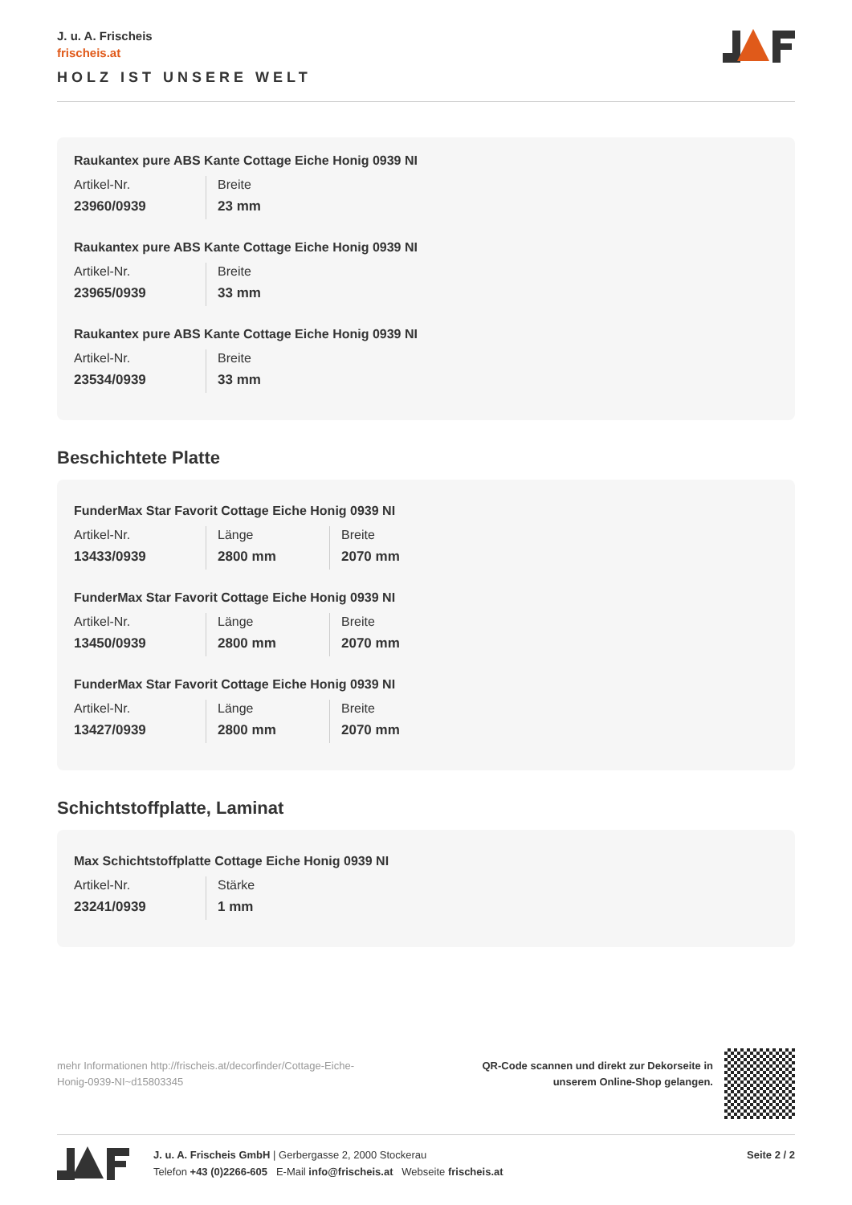J. u. A. Frischeis
frischeis.at
HOLZ IST UNSERE WELT
Raukantex pure ABS Kante Cottage Eiche Honig 0939 NI
| Artikel-Nr. | Breite |
| 23960/0939 | 23 mm |
Raukantex pure ABS Kante Cottage Eiche Honig 0939 NI
| Artikel-Nr. | Breite |
| 23965/0939 | 33 mm |
Raukantex pure ABS Kante Cottage Eiche Honig 0939 NI
| Artikel-Nr. | Breite |
| 23534/0939 | 33 mm |
Beschichtete Platte
FunderMax Star Favorit Cottage Eiche Honig 0939 NI
| Artikel-Nr. | Länge | Breite |
| 13433/0939 | 2800 mm | 2070 mm |
FunderMax Star Favorit Cottage Eiche Honig 0939 NI
| Artikel-Nr. | Länge | Breite |
| 13450/0939 | 2800 mm | 2070 mm |
FunderMax Star Favorit Cottage Eiche Honig 0939 NI
| Artikel-Nr. | Länge | Breite |
| 13427/0939 | 2800 mm | 2070 mm |
Schichtstoffplatte, Laminat
Max Schichtstoffplatte Cottage Eiche Honig 0939 NI
| Artikel-Nr. | Stärke |
| 23241/0939 | 1 mm |
mehr Informationen http://frischeis.at/decorfinder/Cottage-Eiche-Honig-0939-NI~d15803345
QR-Code scannen und direkt zur Dekorseite in
unserem Online-Shop gelangen.
J. u. A. Frischeis GmbH | Gerbergasse 2, 2000 Stockerau
Telefon +43 (0)2266-605 E-Mail info@frischeis.at Webseite frischeis.at
Seite 2 / 2